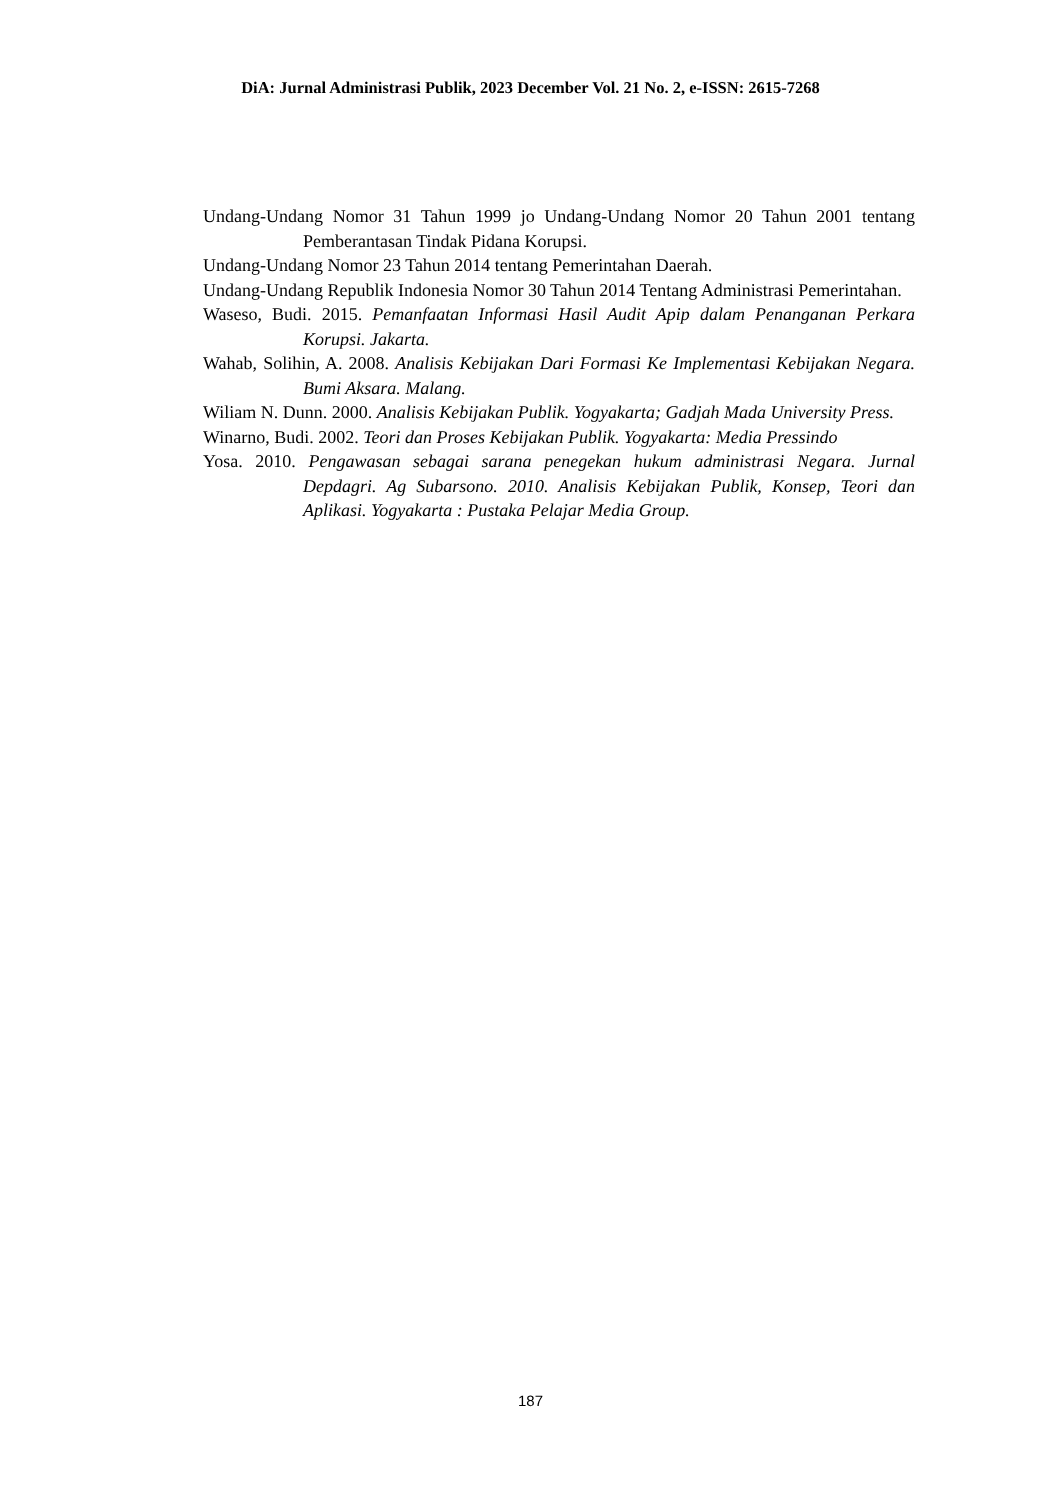DiA: Jurnal Administrasi Publik, 2023 December Vol. 21 No. 2, e-ISSN: 2615-7268
Undang-Undang Nomor 31 Tahun 1999 jo Undang-Undang Nomor 20 Tahun 2001 tentang Pemberantasan Tindak Pidana Korupsi.
Undang-Undang Nomor 23 Tahun 2014 tentang Pemerintahan Daerah.
Undang-Undang Republik Indonesia Nomor 30 Tahun 2014 Tentang Administrasi Pemerintahan.
Waseso, Budi. 2015. Pemanfaatan Informasi Hasil Audit Apip dalam Penanganan Perkara Korupsi. Jakarta.
Wahab, Solihin, A. 2008. Analisis Kebijakan Dari Formasi Ke Implementasi Kebijakan Negara. Bumi Aksara. Malang.
Wiliam N. Dunn. 2000. Analisis Kebijakan Publik. Yogyakarta; Gadjah Mada University Press.
Winarno, Budi. 2002. Teori dan Proses Kebijakan Publik. Yogyakarta: Media Pressindo
Yosa. 2010. Pengawasan sebagai sarana penegekan hukum administrasi Negara. Jurnal Depdagri. Ag Subarsono. 2010. Analisis Kebijakan Publik, Konsep, Teori dan Aplikasi. Yogyakarta : Pustaka Pelajar Media Group.
187